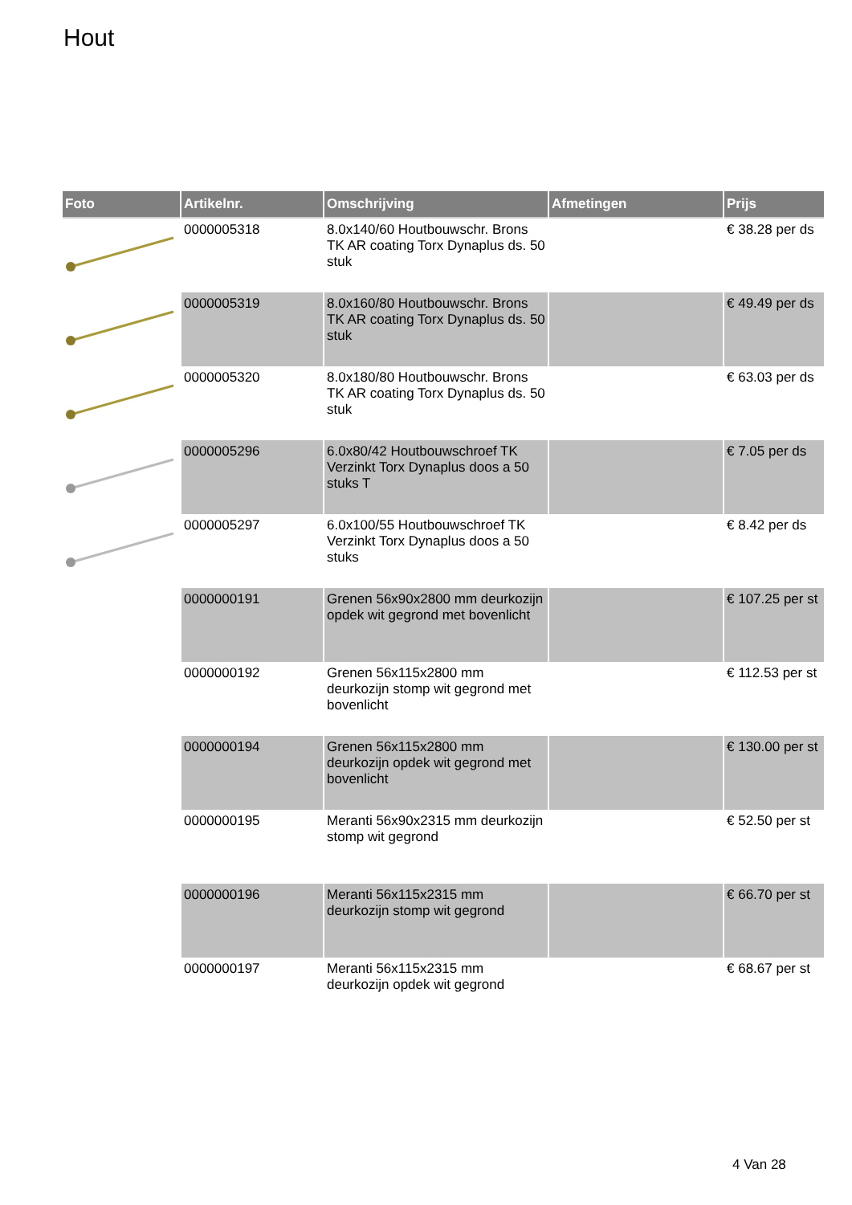Hout
| Foto | Artikelnr. | Omschrijving | Afmetingen | Prijs |
| --- | --- | --- | --- | --- |
| | 0000005318 | 8.0x140/60 Houtbouwschr. Brons TK AR coating Torx Dynaplus ds. 50 stuk | | € 38.28 per ds |
| | 0000005319 | 8.0x160/80 Houtbouwschr. Brons TK AR coating Torx Dynaplus ds. 50 stuk | | € 49.49 per ds |
| | 0000005320 | 8.0x180/80 Houtbouwschr. Brons TK AR coating Torx Dynaplus ds. 50 stuk | | € 63.03 per ds |
| | 0000005296 | 6.0x80/42 Houtbouwschroef TK Verzinkt Torx Dynaplus doos a 50 stuks T | | € 7.05 per ds |
| | 0000005297 | 6.0x100/55 Houtbouwschroef TK Verzinkt Torx Dynaplus doos a 50 stuks | | € 8.42 per ds |
| | 0000000191 | Grenen 56x90x2800 mm deurkozijn opdek wit gegrond met bovenlicht | | € 107.25 per st |
| | 0000000192 | Grenen 56x115x2800 mm deurkozijn stomp wit gegrond met bovenlicht | | € 112.53 per st |
| | 0000000194 | Grenen 56x115x2800 mm deurkozijn opdek wit gegrond met bovenlicht | | € 130.00 per st |
| | 0000000195 | Meranti 56x90x2315 mm deurkozijn stomp wit gegrond | | € 52.50 per st |
| | 0000000196 | Meranti 56x115x2315 mm deurkozijn stomp wit gegrond | | € 66.70 per st |
| | 0000000197 | Meranti 56x115x2315 mm deurkozijn opdek wit gegrond | | € 68.67 per st |
4 Van 28